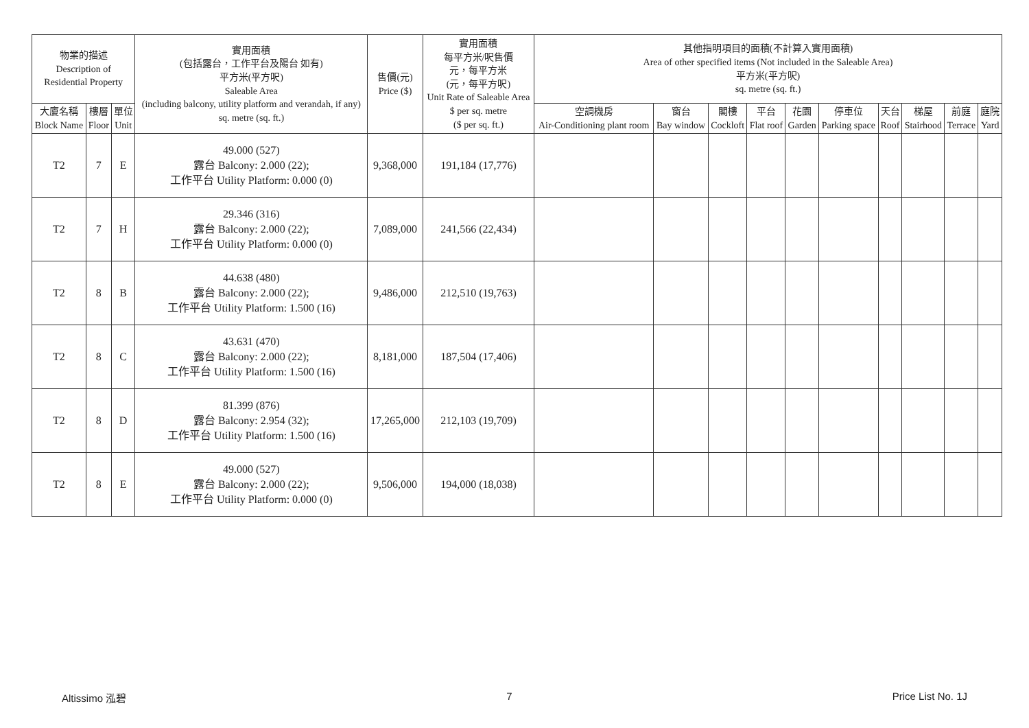| 物業的描述 Description of Residential Property | | | 實用面積 (包括露台，工作平台及陽台 如有) 平方米(平方呎) Saleable Area (including balcony, utility platform and verandah, if any) sq. metre (sq. ft.) | 售價(元) Price ($) | 實用面積 每平方米/呎售價 元，每平方米 (元，每平方呎) Unit Rate of Saleable Area $ per sq. metre ($ per sq. ft.) | 其他指明項目的面積(不計算入實用面積) Area of other specified items (Not included in the Saleable Area) 平方米(平方呎) sq. metre (sq. ft.) | | | | | | | | | |
| --- | --- | --- | --- | --- | --- | --- | --- | --- | --- | --- | --- | --- | --- | --- | --- |
| 大廈名稱 Block Name | 樓層 Floor | 單位 Unit | | | | 空調機房 Air-Conditioning plant room | 窗台 Bay window | 閣樓 Cockloft | 平台 Flat roof | 花園 Garden | 停車位 Parking space | 天台 Roof | 梯屋 Stairhood | 前庭 Terrace | 庭院 Yard |
| T2 | 7 | E | 49.000 (527) 露台 Balcony: 2.000 (22); 工作平台 Utility Platform: 0.000 (0) | 9,368,000 | 191,184 (17,776) | | | | | | | | | | |
| T2 | 7 | H | 29.346 (316) 露台 Balcony: 2.000 (22); 工作平台 Utility Platform: 0.000 (0) | 7,089,000 | 241,566 (22,434) | | | | | | | | | | |
| T2 | 8 | B | 44.638 (480) 露台 Balcony: 2.000 (22); 工作平台 Utility Platform: 1.500 (16) | 9,486,000 | 212,510 (19,763) | | | | | | | | | | |
| T2 | 8 | C | 43.631 (470) 露台 Balcony: 2.000 (22); 工作平台 Utility Platform: 1.500 (16) | 8,181,000 | 187,504 (17,406) | | | | | | | | | | |
| T2 | 8 | D | 81.399 (876) 露台 Balcony: 2.954 (32); 工作平台 Utility Platform: 1.500 (16) | 17,265,000 | 212,103 (19,709) | | | | | | | | | | |
| T2 | 8 | E | 49.000 (527) 露台 Balcony: 2.000 (22); 工作平台 Utility Platform: 0.000 (0) | 9,506,000 | 194,000 (18,038) | | | | | | | | | | |
Altissimo 泓碧 7 Price List No. 1J